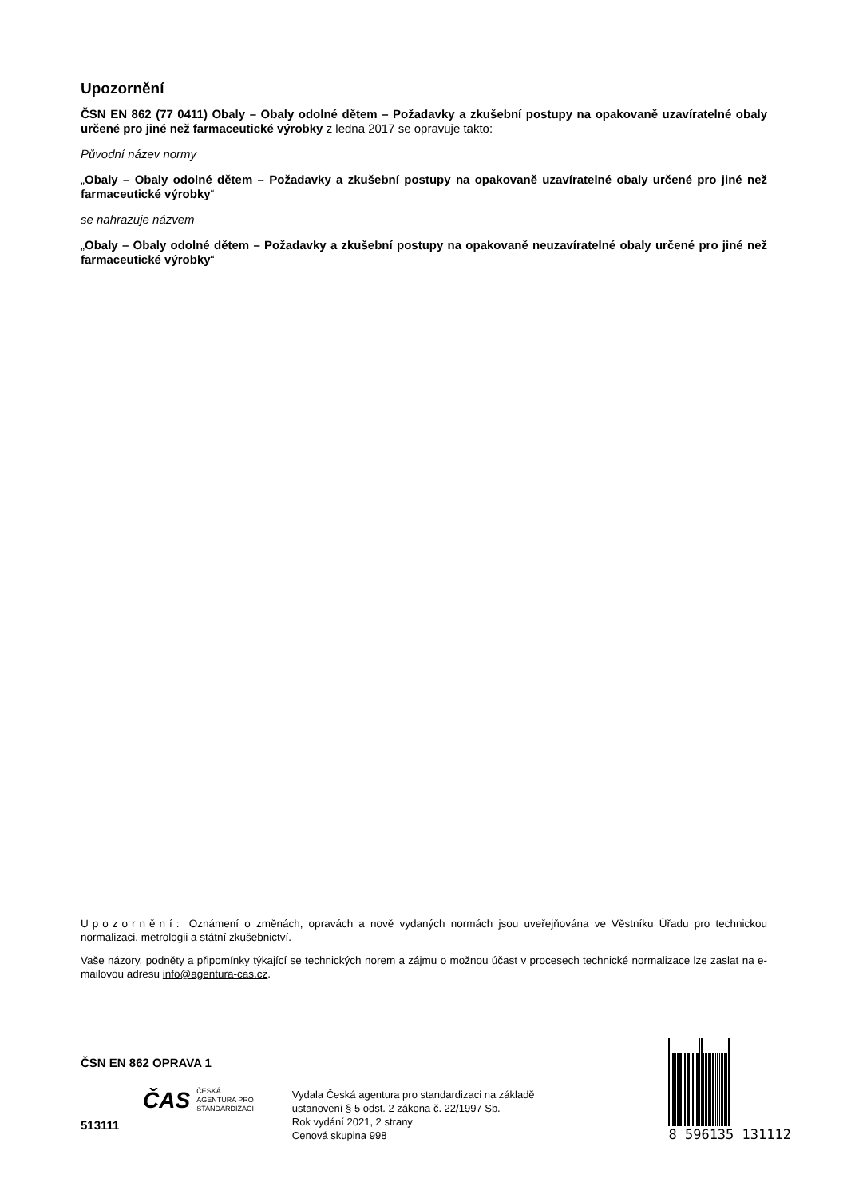Upozornění
ČSN EN 862 (77 0411) Obaly – Obaly odolné dětem – Požadavky a zkušební postupy na opakovaně uzavíratelné obaly určené pro jiné než farmaceutické výrobky z ledna 2017 se opravuje takto:
Původní název normy
„Obaly – Obaly odolné dětem – Požadavky a zkušební postupy na opakovaně uzavíratelné obaly určené pro jiné než farmaceutické výrobky“
se nahrazuje názvem
„Obaly – Obaly odolné dětem – Požadavky a zkušební postupy na opakovaně neuzavíratelné obaly určené pro jiné než farmaceutické výrobky“
Upozornění: Oznámení o změnách, opravách a nově vydaných normách jsou uveřejňována ve Věstníku Úřadu pro technickou normalizaci, metrologii a státní zkušebnictví.
Vaše názory, podněty a připomínky týkající se technických norem a zájmu o možnou účast v procesech technické normalizace lze zaslat na e-mailovou adresu info@agentura-cas.cz.
ČSN EN 862 OPRAVA 1
ČAS ČESKÁ
AGENTURA PRO
STANDARDIZACI
513111
Vydala Česká agentura pro standardizaci na základě
ustanovení § 5 odst. 2 zákona č. 22/1997 Sb.
Rok vydání 2021, 2 strany
Cenová skupina 998
8 596135 131112